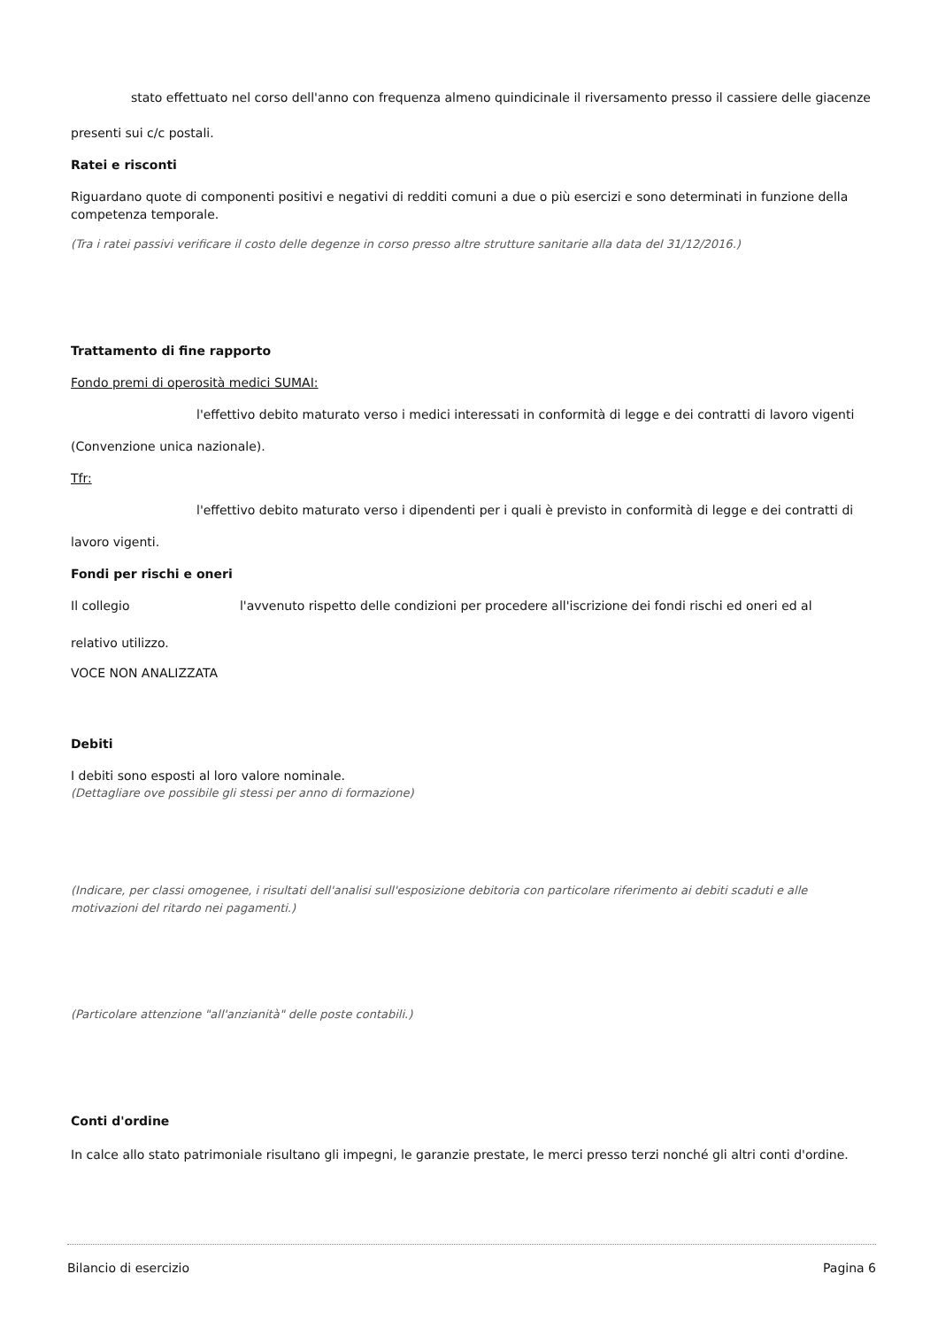stato effettuato nel corso dell'anno con frequenza almeno quindicinale il riversamento presso il cassiere delle giacenze
presenti sui c/c postali.
Ratei e risconti
Riguardano quote di componenti positivi e negativi di redditi comuni a due o più esercizi e sono determinati in funzione della competenza temporale.
(Tra i ratei passivi verificare il costo delle degenze in corso presso altre strutture sanitarie alla data del 31/12/2016.)
Trattamento di fine rapporto
Fondo premi di operosità medici SUMAI:
l'effettivo debito maturato verso i medici interessati in conformità di legge e dei contratti di lavoro vigenti
(Convenzione unica nazionale).
Tfr:
l'effettivo debito maturato verso i dipendenti per i quali è previsto in conformità di legge e dei contratti di
lavoro vigenti.
Fondi per rischi e oneri
Il collegio l'avvenuto rispetto delle condizioni per procedere all'iscrizione dei fondi rischi ed oneri ed al
relativo utilizzo.
VOCE NON ANALIZZATA
Debiti
I debiti sono esposti al loro valore nominale.
(Dettagliare ove possibile gli stessi per anno di formazione)
(Indicare, per classi omogenee, i risultati dell'analisi sull'esposizione debitoria con particolare riferimento ai debiti scaduti e alle motivazioni del ritardo nei pagamenti.)
(Particolare attenzione "all'anzianità" delle poste contabili.)
Conti d'ordine
In calce allo stato patrimoniale risultano gli impegni, le garanzie prestate, le merci presso terzi nonché gli altri conti d'ordine.
Bilancio di esercizio Pagina 6